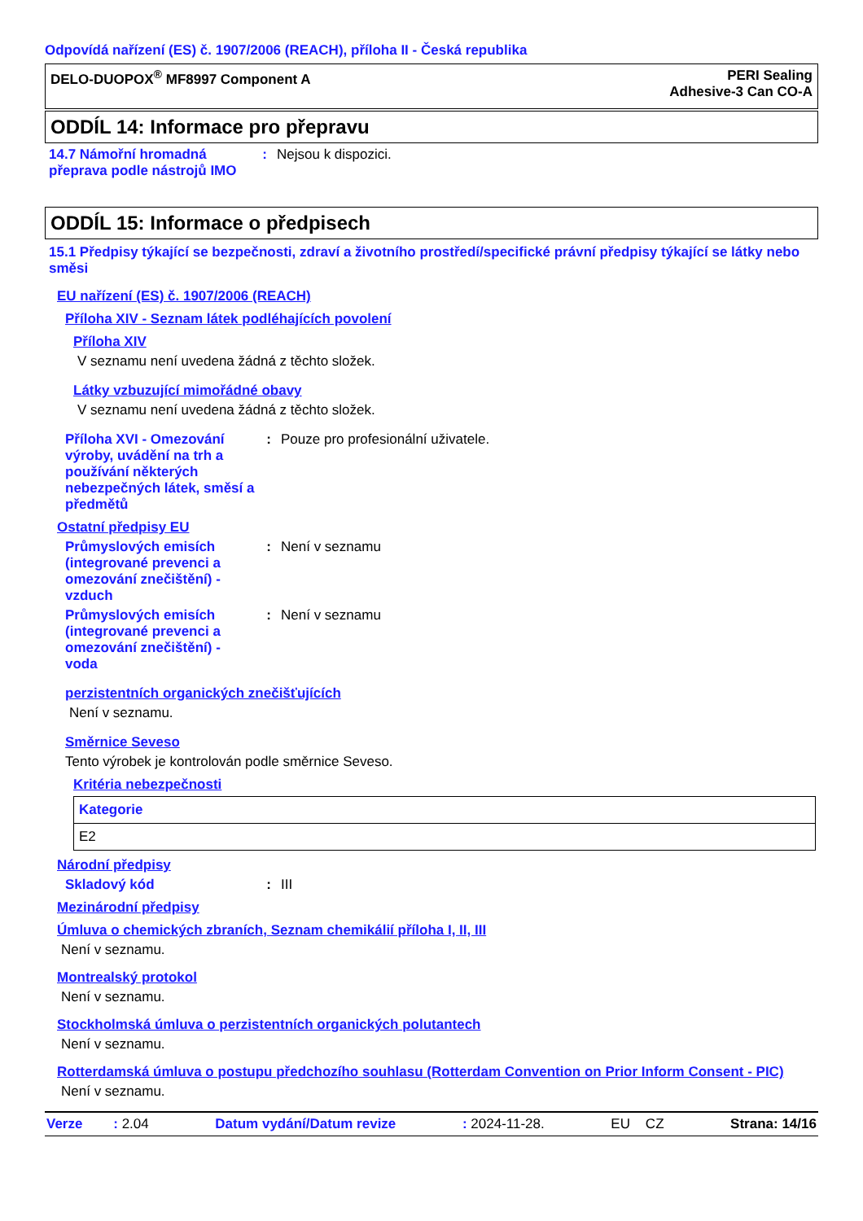Odpovídá nařízení (ES) č. 1907/2006 (REACH), příloha II - Česká republika
DELO-DUOPOX<sup>®</sup> MF8997 Component A
PERI Sealing
Adhesive-3 Can CO-A
ODDÍL 14: Informace pro přepravu
14.7 Námořní hromadná přeprava podle nástrojů IMO
: Nejsou k dispozici.
ODDÍL 15: Informace o předpisech
15.1 Předpisy týkající se bezpečnosti, zdraví a životního prostředí/specifické právní předpisy týkající se látky nebo směsi
EU nařízení (ES) č. 1907/2006 (REACH)
Příloha XIV - Seznam látek podléhajících povolení
Příloha XIV
V seznamu není uvedena žádná z těchto složek.
Látky vzbuzující mimořádné obavy
V seznamu není uvedena žádná z těchto složek.
Příloha XVI - Omezování výroby, uvádění na trh a používání některých nebezpečných látek, směsí a předmětů
: Pouze pro profesionální uživatele.
Ostatní předpisy EU
Průmyslových emisích (integrované prevenci a omezování znečištění) - vzduch
: Není v seznamu
Průmyslových emisích (integrované prevenci a omezování znečištění) - voda
: Není v seznamu
perzistentních organických znečišťujících
Není v seznamu.
Směrnice Seveso
Tento výrobek je kontrolován podle směrnice Seveso.
Kritéria nebezpečnosti
| Kategorie |
| E2 |
Národní předpisy
Skladový kód : III
Mezinárodní předpisy
Úmluva o chemických zbraních, Seznam chemikálií příloha I, II, III
Není v seznamu.
Montrealský protokol
Není v seznamu.
Stockholmská úmluva o perzistentních organických polutantech
Není v seznamu.
Rotterdamská úmluva o postupu předchozího souhlasu (Rotterdam Convention on Prior Inform Consent - PIC)
Není v seznamu.
Verze : 2.04 Datum vydání/Datum revize: 2024-11-28. EU CZ Strana: 14/16